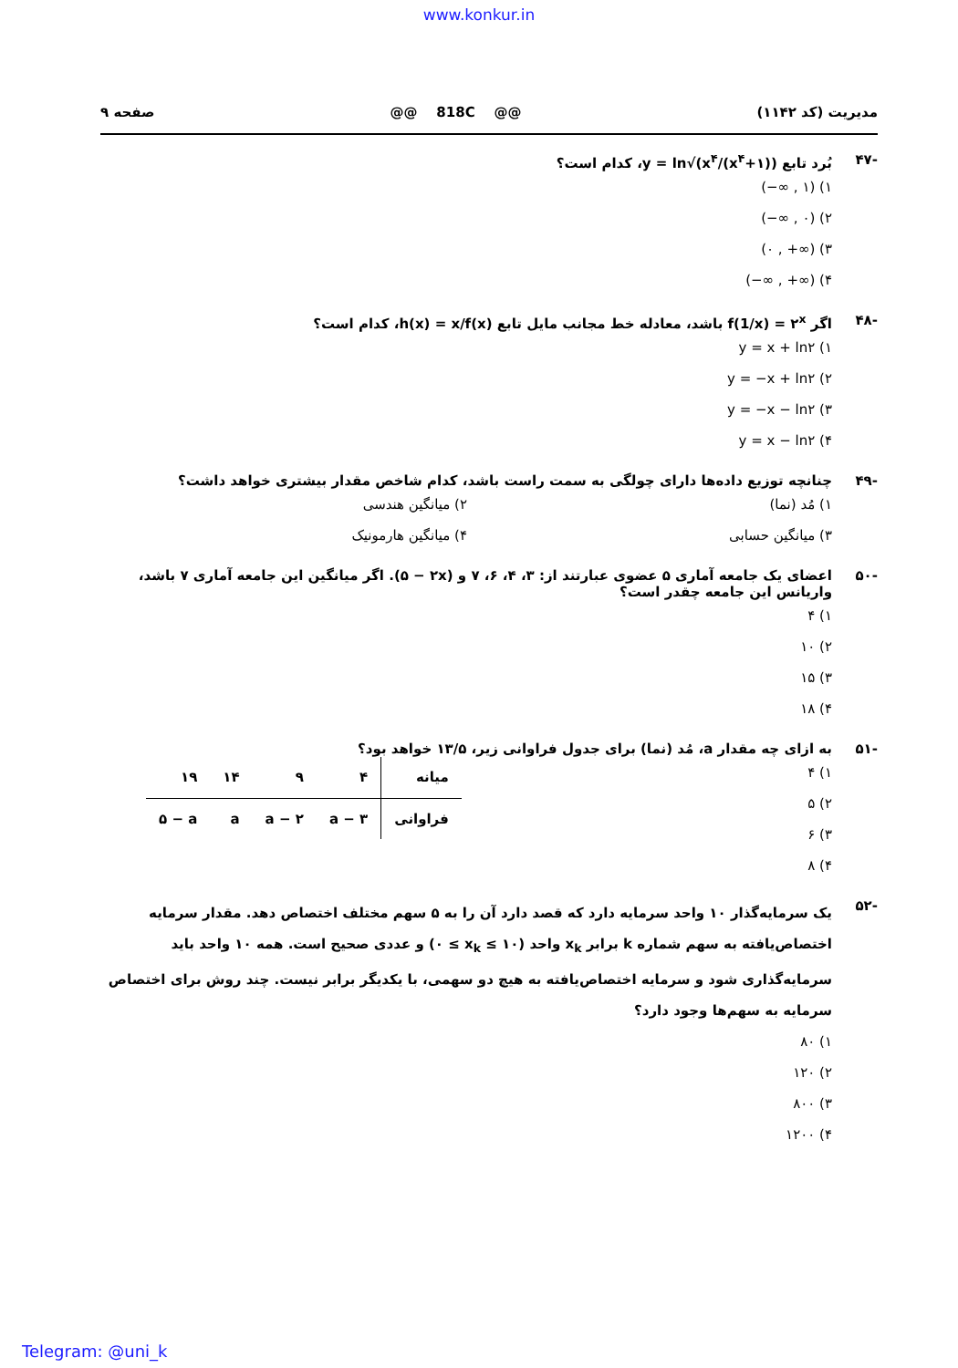www.konkur.in
مدیریت (کد ۱۱۴۲) @@ 818C @@ صفحه ۹
-۴۷ بُرد تابع y = ln√(x<sup>۴</sup>/(x<sup>۴</sup>+۱))، کدام است؟
۱) (−∞ , ۱)
۲) (−∞ , ۰)
۳) (۰ , +∞)
۴) (−∞ , +∞)
-۴۸ اگر f(1/x) = ۲<sup>x</sup> باشد، معادله خط مجانب مایل تابع h(x) = x/f(x)، کدام است؟
۱) y = x + ln۲
۲) y = −x + ln۲
۳) y = −x − ln۲
۴) y = x − ln۲
-۴۹ چنانچه توزیع داده‌ها دارای چولگی به سمت راست باشد، کدام شاخص مقدار بیشتری خواهد داشت؟
۱) مُد (نما) ۲) میانگین هندسی
۳) میانگین حسابی ۴) میانگین هارمونیک
-۵۰ اعضای یک جامعه آماری ۵ عضوی عبارتند از: ۳، ۴، ۶، ۷ و (۵ − ۲x). اگر میانگین این جامعه آماری ۷ باشد، واریانس این جامعه چقدر است؟
۱) ۴
۲) ۱۰
۳) ۱۵
۴) ۱۸
-۵۱ به ازای چه مقدار a، مُد (نما) برای جدول فراوانی زیر، ۱۳/۵ خواهد بود؟
۱) ۴
۲) ۵
۳) ۶
۴) ۸
| میانه | ۴ | ۹ | ۱۴ | ۱۹ |
| فراوانی | a − ۳ | a − ۲ | a | ۵ − a |
-۵۲ یک سرمایه‌گذار ۱۰ واحد سرمایه دارد که قصد دارد آن را به ۵ سهم مختلف اختصاص دهد. مقدار سرمایه اختصاص‌یافته به سهم شماره k برابر x<sub>k</sub> واحد (۰ ≤ x<sub>k</sub> ≤ ۱۰) و عددی صحیح است. همه ۱۰ واحد باید سرمایه‌گذاری شود و سرمایه اختصاص‌یافته به هیچ دو سهمی، با یکدیگر برابر نیست. چند روش برای اختصاص سرمایه به سهم‌ها وجود دارد؟
۱) ۸۰
۲) ۱۲۰
۳) ۸۰۰
۴) ۱۲۰۰
Telegram: @uni_k